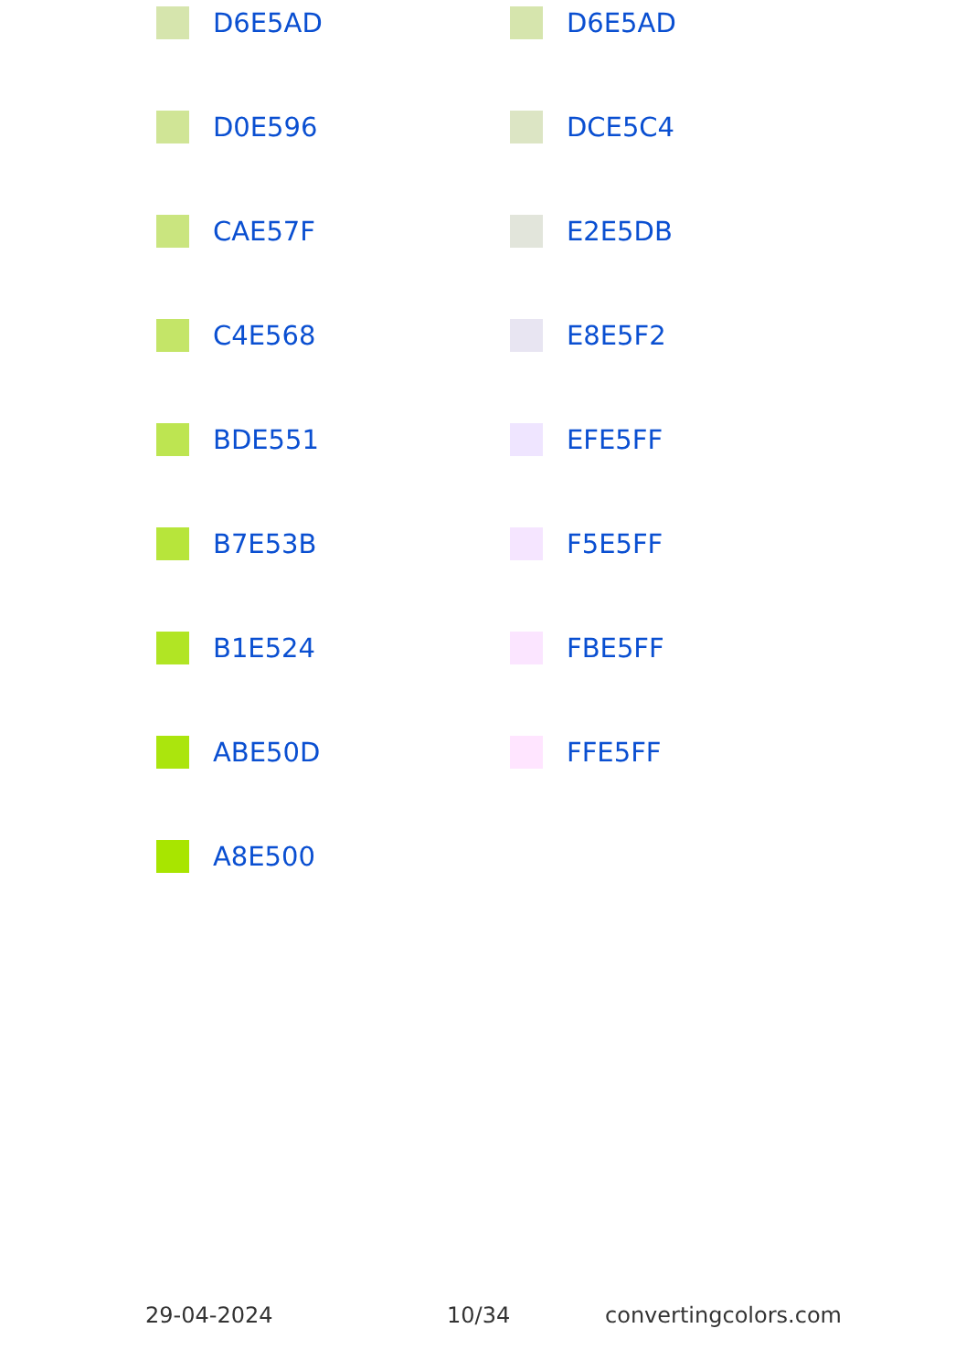D6E5AD D6E5AD
D0E596 DCE5C4
CAE57F E2E5DB
C4E568 E8E5F2
BDE551 EFE5FF
B7E53B F5E5FF
B1E524 FBE5FF
ABE50D FFE5FF
A8E500
29-04-2024 10/34 convertingcolors.com